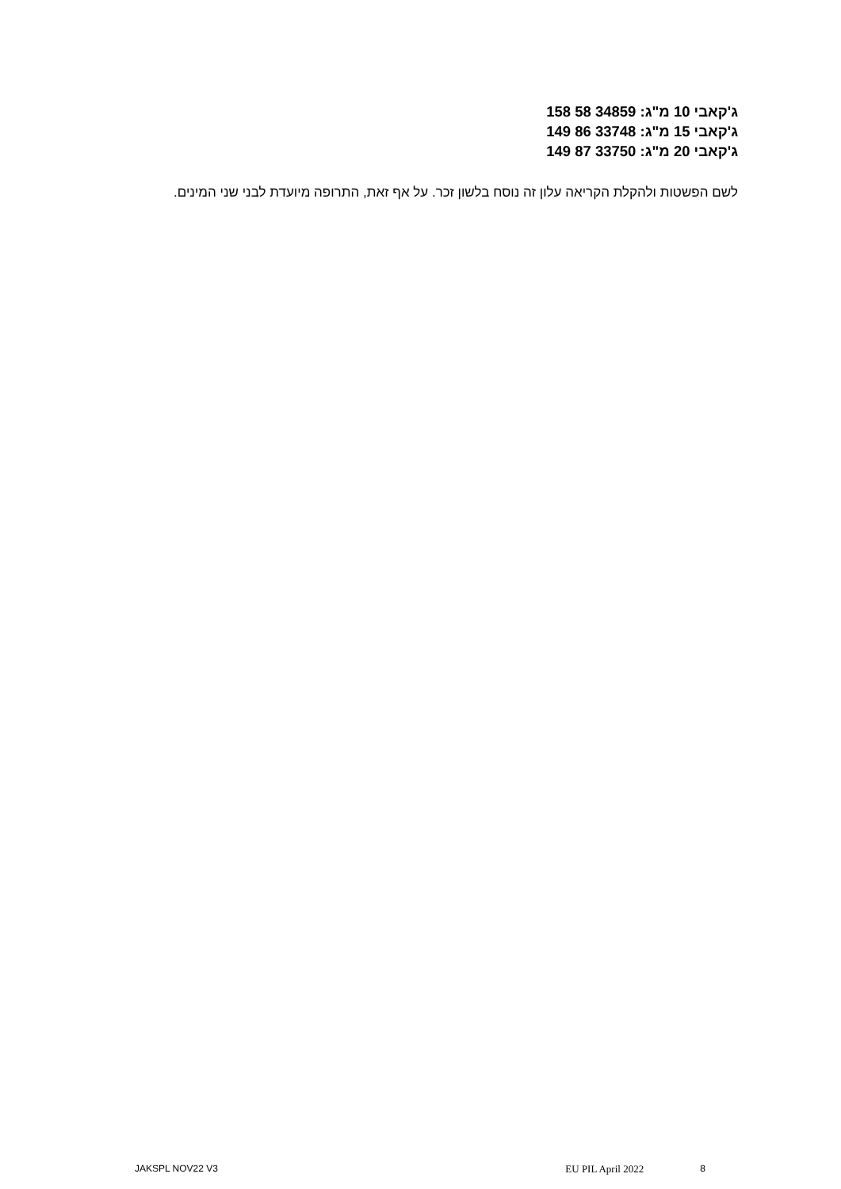ג'קאבי 10 מ"ג: 158 58 34859
ג'קאבי 15 מ"ג: 149 86 33748
ג'קאבי 20 מ"ג: 149 87 33750
לשם הפשטות ולהקלת הקריאה עלון זה נוסח בלשון זכר. על אף זאת, התרופה מיועדת לבני שני המינים.
JAKSPL NOV22 V3 EU PIL April 2022 8